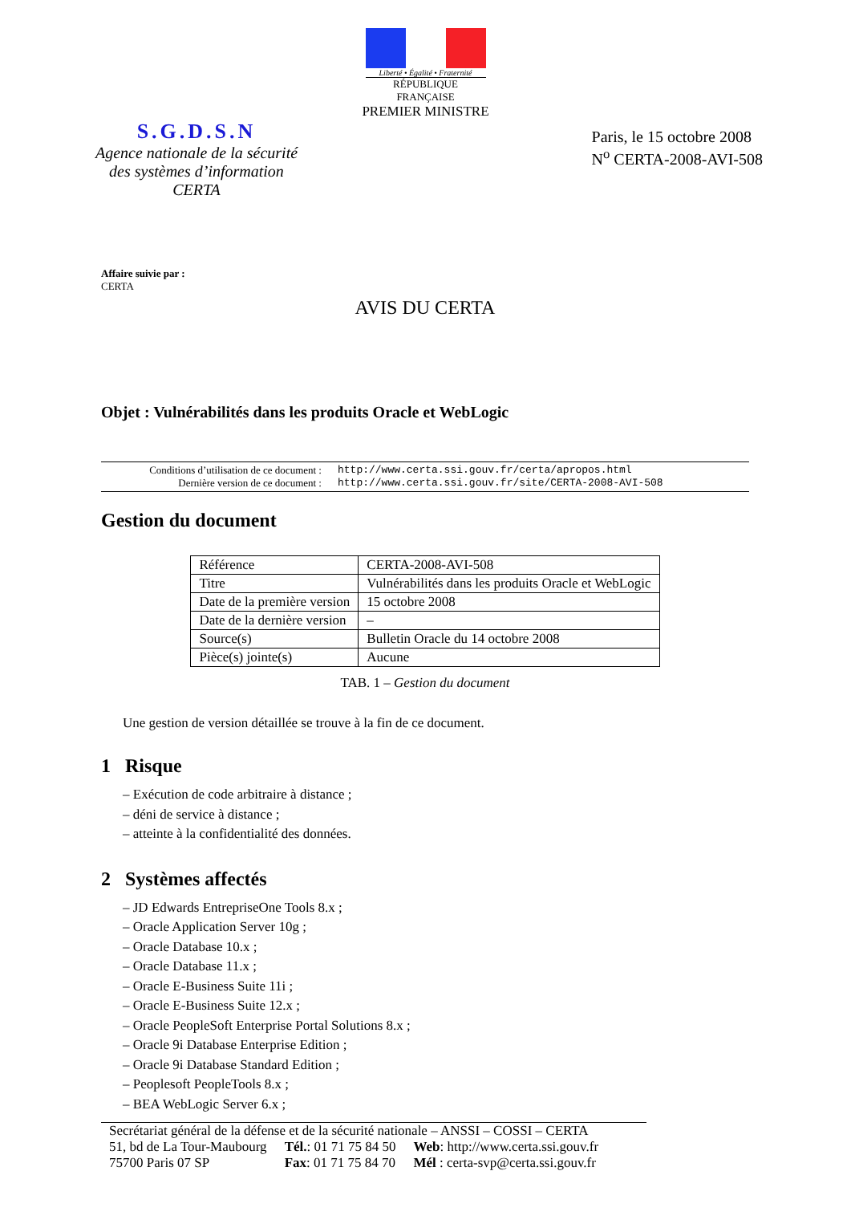Liberté • Égalité • Fraternité
RÉPUBLIQUE FRANÇAISE
PREMIER MINISTRE
S.G.D.S.N
Agence nationale de la sécurité
des systèmes d’information
CERTA
Paris, le 15 octobre 2008
N<sup>o</sup> CERTA-2008-AVI-508
Affaire suivie par :
CERTA
AVIS DU CERTA
Objet : Vulnérabilités dans les produits Oracle et WebLogic
Conditions d’utilisation de ce document : http://www.certa.ssi.gouv.fr/certa/apropos.html
Dernière version de ce document : http://www.certa.ssi.gouv.fr/site/CERTA-2008-AVI-508
Gestion du document
| Référence | CERTA-2008-AVI-508 |
| Titre | Vulnérabilités dans les produits Oracle et WebLogic |
| Date de la première version | 15 octobre 2008 |
| Date de la dernière version | – |
| Source(s) | Bulletin Oracle du 14 octobre 2008 |
| Pièce(s) jointe(s) | Aucune |
TAB. 1 – Gestion du document
Une gestion de version détaillée se trouve à la fin de ce document.
1 Risque
– Exécution de code arbitraire à distance ;
– déni de service à distance ;
– atteinte à la confidentialité des données.
2 Systèmes affectés
– JD Edwards EntrepriseOne Tools 8.x ;
– Oracle Application Server 10g ;
– Oracle Database 10.x ;
– Oracle Database 11.x ;
– Oracle E-Business Suite 11i ;
– Oracle E-Business Suite 12.x ;
– Oracle PeopleSoft Enterprise Portal Solutions 8.x ;
– Oracle 9i Database Enterprise Edition ;
– Oracle 9i Database Standard Edition ;
– Peoplesoft PeopleTools 8.x ;
– BEA WebLogic Server 6.x ;
Secrétariat général de la défense et de la sécurité nationale – ANSSI – COSSI – CERTA
51, bd de La Tour-Maubourg
75700 Paris 07 SP
Tél.: 01 71 75 84 50
Fax: 01 71 75 84 70
Web: http://www.certa.ssi.gouv.fr
Mél : certa-svp@certa.ssi.gouv.fr